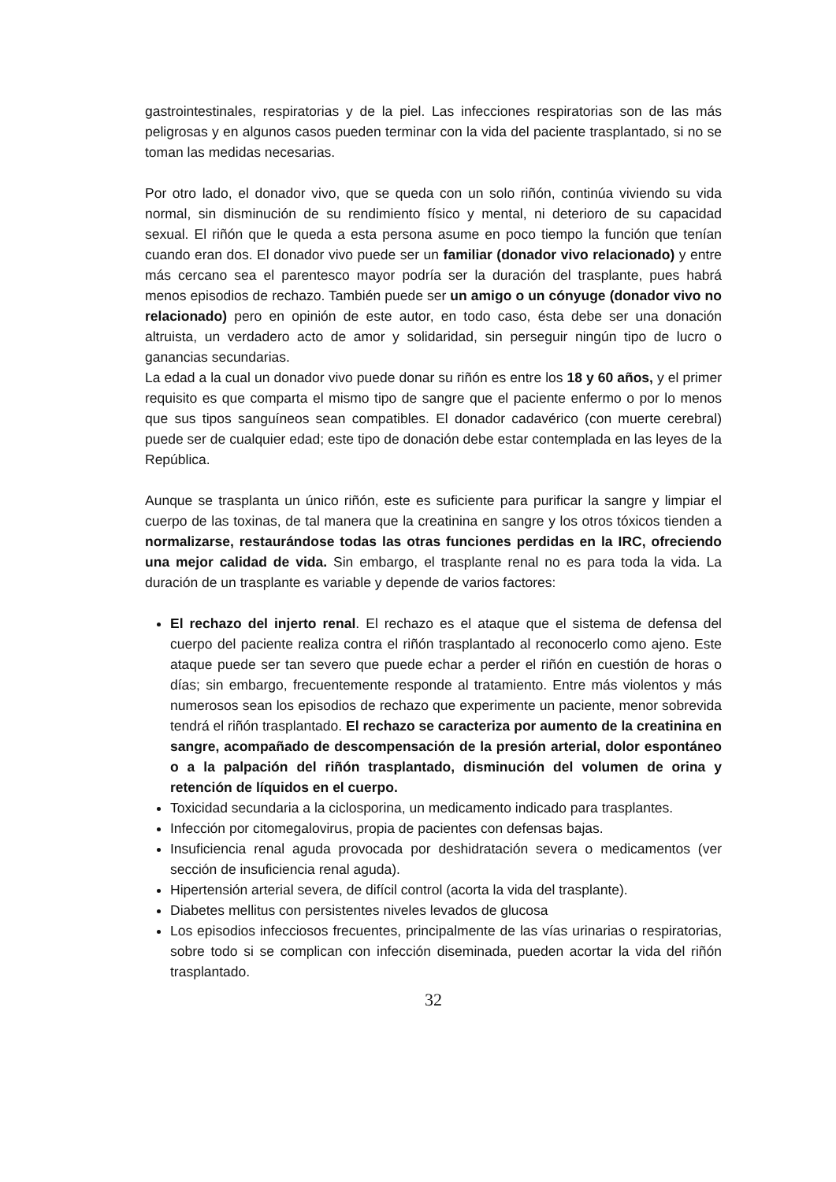gastrointestinales, respiratorias y de la piel. Las infecciones respiratorias son de las más peligrosas y en algunos casos pueden terminar con la vida del paciente trasplantado, si no se toman las medidas necesarias.
Por otro lado, el donador vivo, que se queda con un solo riñón, continúa viviendo su vida normal, sin disminución de su rendimiento físico y mental, ni deterioro de su capacidad sexual. El riñón que le queda a esta persona asume en poco tiempo la función que tenían cuando eran dos. El donador vivo puede ser un familiar (donador vivo relacionado) y entre más cercano sea el parentesco mayor podría ser la duración del trasplante, pues habrá menos episodios de rechazo. También puede ser un amigo o un cónyuge (donador vivo no relacionado) pero en opinión de este autor, en todo caso, ésta debe ser una donación altruista, un verdadero acto de amor y solidaridad, sin perseguir ningún tipo de lucro o ganancias secundarias.
La edad a la cual un donador vivo puede donar su riñón es entre los 18 y 60 años, y el primer requisito es que comparta el mismo tipo de sangre que el paciente enfermo o por lo menos que sus tipos sanguíneos sean compatibles. El donador cadavérico (con muerte cerebral) puede ser de cualquier edad; este tipo de donación debe estar contemplada en las leyes de la República.
Aunque se trasplanta un único riñón, este es suficiente para purificar la sangre y limpiar el cuerpo de las toxinas, de tal manera que la creatinina en sangre y los otros tóxicos tienden a normalizarse, restaurándose todas las otras funciones perdidas en la IRC, ofreciendo una mejor calidad de vida. Sin embargo, el trasplante renal no es para toda la vida. La duración de un trasplante es variable y depende de varios factores:
El rechazo del injerto renal. El rechazo es el ataque que el sistema de defensa del cuerpo del paciente realiza contra el riñón trasplantado al reconocerlo como ajeno. Este ataque puede ser tan severo que puede echar a perder el riñón en cuestión de horas o días; sin embargo, frecuentemente responde al tratamiento. Entre más violentos y más numerosos sean los episodios de rechazo que experimente un paciente, menor sobrevida tendrá el riñón trasplantado. El rechazo se caracteriza por aumento de la creatinina en sangre, acompañado de descompensación de la presión arterial, dolor espontáneo o a la palpación del riñón trasplantado, disminución del volumen de orina y retención de líquidos en el cuerpo.
Toxicidad secundaria a la ciclosporina, un medicamento indicado para trasplantes.
Infección por citomegalovirus, propia de pacientes con defensas bajas.
Insuficiencia renal aguda provocada por deshidratación severa o medicamentos (ver sección de insuficiencia renal aguda).
Hipertensión arterial severa, de difícil control (acorta la vida del trasplante).
Diabetes mellitus con persistentes niveles levados de glucosa
Los episodios infecciosos frecuentes, principalmente de las vías urinarias o respiratorias, sobre todo si se complican con infección diseminada, pueden acortar la vida del riñón trasplantado.
32